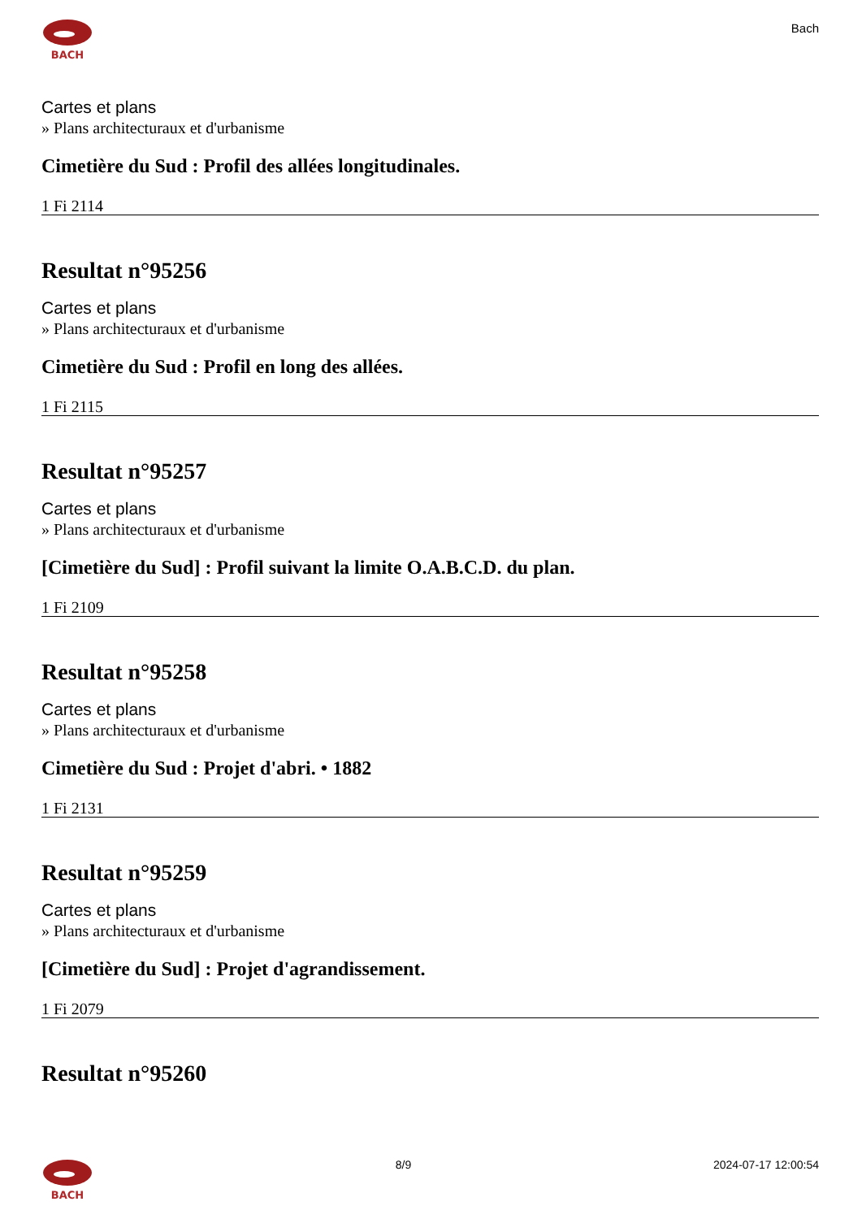BACH
Bach
Cartes et plans
» Plans architecturaux et d'urbanisme
Cimetière du Sud : Profil des allées longitudinales.
1 Fi 2114
Resultat n°95256
Cartes et plans
» Plans architecturaux et d'urbanisme
Cimetière du Sud : Profil en long des allées.
1 Fi 2115
Resultat n°95257
Cartes et plans
» Plans architecturaux et d'urbanisme
[Cimetière du Sud] : Profil suivant la limite O.A.B.C.D. du plan.
1 Fi 2109
Resultat n°95258
Cartes et plans
» Plans architecturaux et d'urbanisme
Cimetière du Sud : Projet d'abri. • 1882
1 Fi 2131
Resultat n°95259
Cartes et plans
» Plans architecturaux et d'urbanisme
[Cimetière du Sud] : Projet d'agrandissement.
1 Fi 2079
Resultat n°95260
BACH 8/9 2024-07-17 12:00:54